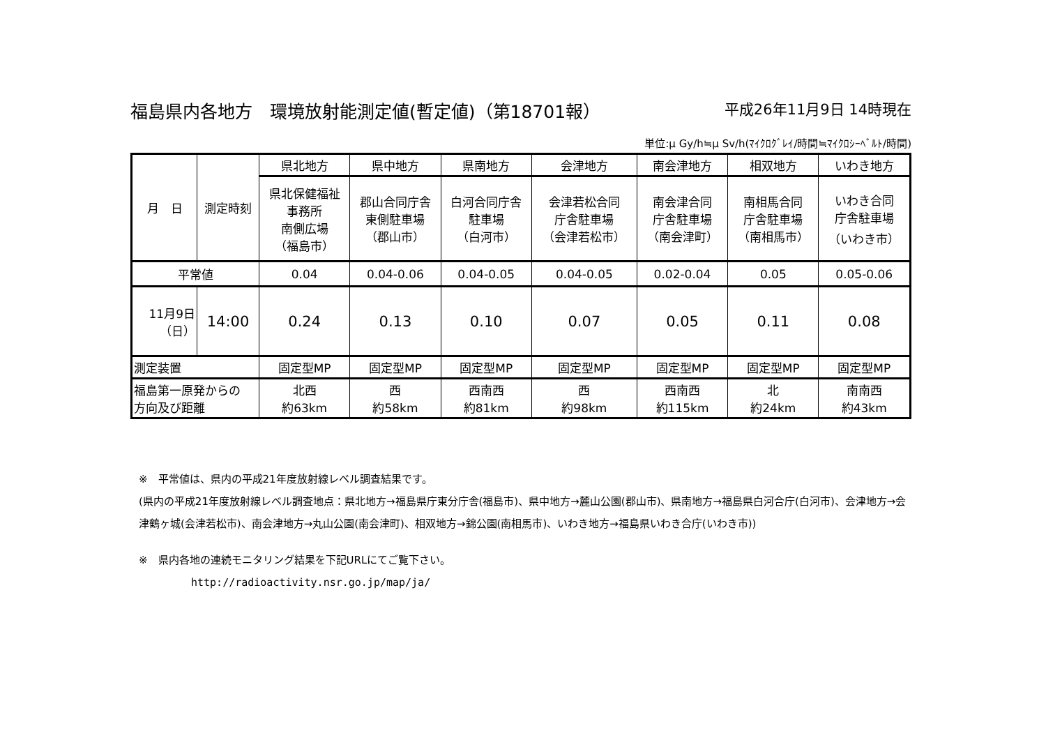福島県内各地方　環境放射能測定値(暫定値)（第18701報） 平成26年11月9日 14時現在
単位:μ Gy/h≒μ Sv/h(ﾏｲｸﾛｸﾞﾚｲ/時間≒ﾏｲｸﾛｼｰﾍﾞﾙﾄ/時間)
| 月 日 | 測定時刻 | 県北地方 | 県中地方 | 県南地方 | 会津地方 | 南会津地方 | 相双地方 | いわき地方 |
| | | 県北保健福祉 事務所 南側広場 （福島市） | 郡山合同庁舎 東側駐車場 （郡山市） | 白河合同庁舎 駐車場 （白河市） | 会津若松合同 庁舎駐車場 （会津若松市） | 南会津合同 庁舎駐車場 （南会津町） | 南相馬合同 庁舎駐車場 （南相馬市） | いわき合同 庁舎駐車場 （いわき市） |
| 平常値 | | 0.04 | 0.04-0.06 | 0.04-0.05 | 0.04-0.05 | 0.02-0.04 | 0.05 | 0.05-0.06 |
| 11月9日 （日） | 14:00 | 0.24 | 0.13 | 0.10 | 0.07 | 0.05 | 0.11 | 0.08 |
| 測定装置 | | 固定型MP | 固定型MP | 固定型MP | 固定型MP | 固定型MP | 固定型MP | 固定型MP |
| 福島第一原発からの 方向及び距離 | | 北西 約63km | 西 約58km | 西南西 約81km | 西 約98km | 西南西 約115km | 北 約24km | 南南西 約43km |
※　平常値は、県内の平成21年度放射線レベル調査結果です。
(県内の平成21年度放射線レベル調査地点：県北地方→福島県庁東分庁舎(福島市)、県中地方→麓山公園(郡山市)、県南地方→福島県白河合庁(白河市)、会津地方→会津鶴ヶ城(会津若松市)、南会津地方→丸山公園(南会津町)、相双地方→錦公園(南相馬市)、いわき地方→福島県いわき合庁(いわき市))
※　県内各地の連続モニタリング結果を下記URLにてご覧下さい。
http://radioactivity.nsr.go.jp/map/ja/